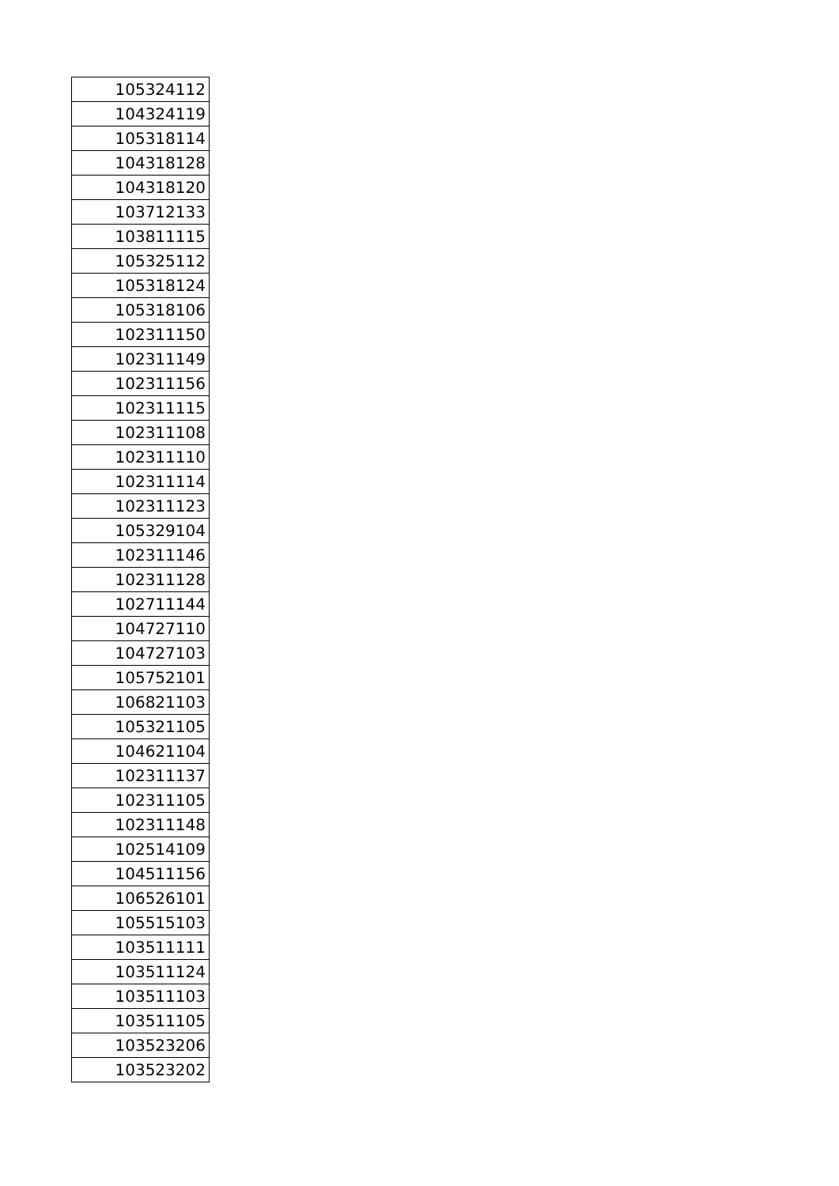| 105324112 |
| 104324119 |
| 105318114 |
| 104318128 |
| 104318120 |
| 103712133 |
| 103811115 |
| 105325112 |
| 105318124 |
| 105318106 |
| 102311150 |
| 102311149 |
| 102311156 |
| 102311115 |
| 102311108 |
| 102311110 |
| 102311114 |
| 102311123 |
| 105329104 |
| 102311146 |
| 102311128 |
| 102711144 |
| 104727110 |
| 104727103 |
| 105752101 |
| 106821103 |
| 105321105 |
| 104621104 |
| 102311137 |
| 102311105 |
| 102311148 |
| 102514109 |
| 104511156 |
| 106526101 |
| 105515103 |
| 103511111 |
| 103511124 |
| 103511103 |
| 103511105 |
| 103523206 |
| 103523202 |